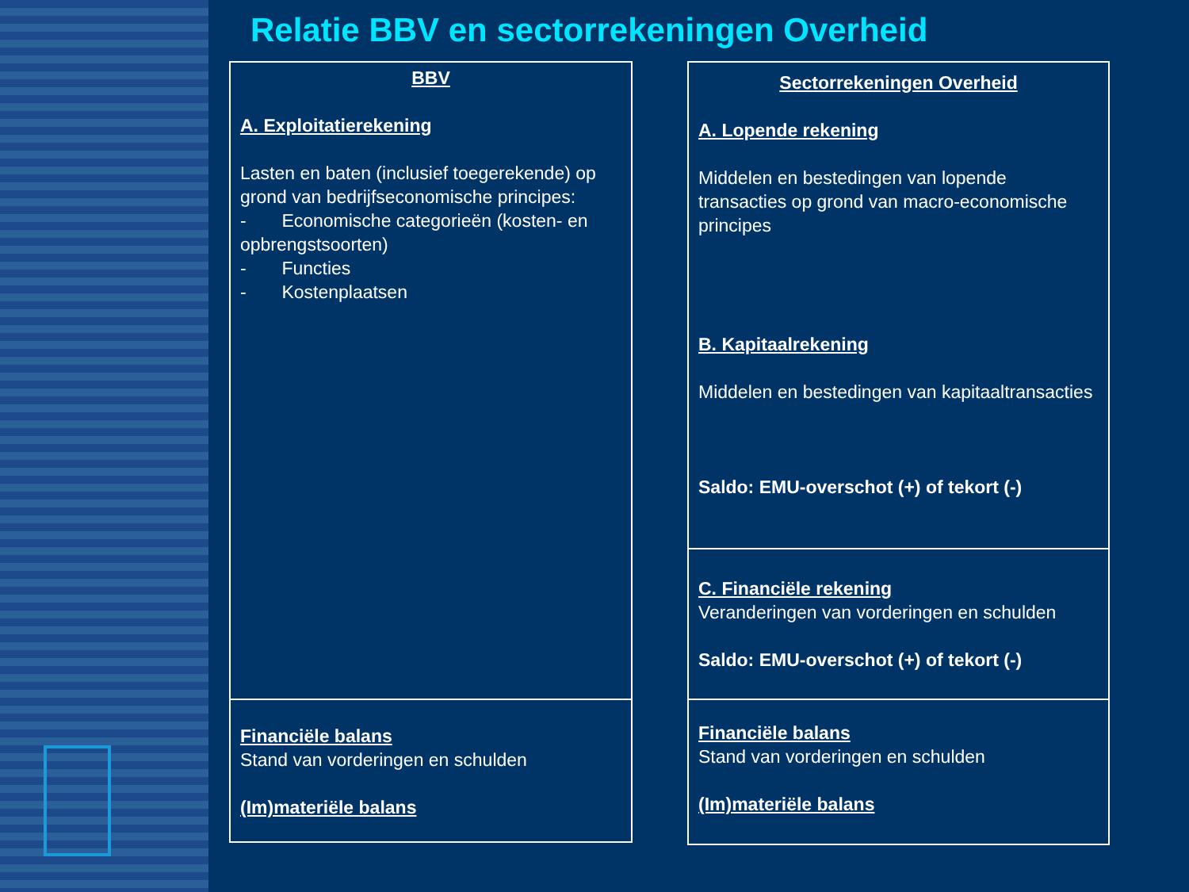Relatie BBV en sectorrekeningen Overheid
BBV
A. Exploitatierekening
Lasten en baten (inclusief toegerekende) op grond van bedrijfseconomische principes:
- Economische categorieën (kosten- en opbrengstsoorten)
- Functies
- Kostenplaatsen
Financiële balans
Stand van vorderingen en schulden
(Im)materiële balans
Sectorrekeningen Overheid
A. Lopende rekening
Middelen en bestedingen van lopende transacties op grond van macro-economische principes
B. Kapitaalrekening
Middelen en bestedingen van kapitaaltransacties
Saldo: EMU-overschot (+) of tekort (-)
C. Financiële rekening
Veranderingen van vorderingen en schulden
Saldo: EMU-overschot (+) of tekort (-)
Financiële balans
Stand van vorderingen en schulden
(Im)materiële balans